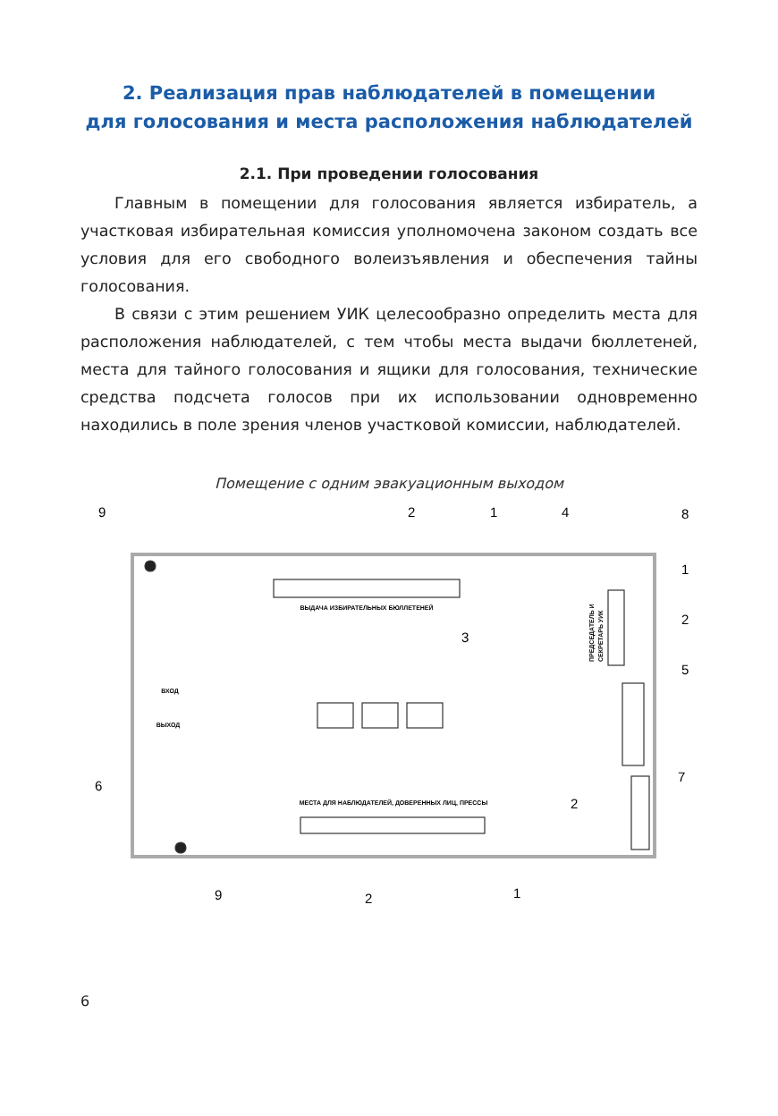2. Реализация прав наблюдателей в помещении
для голосования и места расположения наблюдателей
2.1. При проведении голосования
Главным в помещении для голосования является избиратель, а участковая избирательная комиссия уполномочена законом создать все условия для его свободного волеизъявления и обеспечения тайны голосования.
В связи с этим решением УИК целесообразно определить места для расположения наблюдателей, с тем чтобы места выдачи бюллетеней, места для тайного голосования и ящики для голосования, технические средства подсчета голосов при их использовании одновременно находились в поле зрения членов участковой комиссии, наблюдателей.
Помещение с одним эвакуационным выходом
ВЫДАЧА ИЗБИРАТЕЛЬНЫХ БЮЛЛЕТЕНЕЙ
МЕСТА ДЛЯ НАБЛЮДАТЕЛЕЙ, ДОВЕРЕННЫХ ЛИЦ, ПРЕССЫ
ВХОД
ВЫХОД
ПРЕДСЕДАТЕЛЬ И
СЕКРЕТАРЬ УИК
9
2
1
4
8
1
2
3
5
6
7
2
9
2
1
6